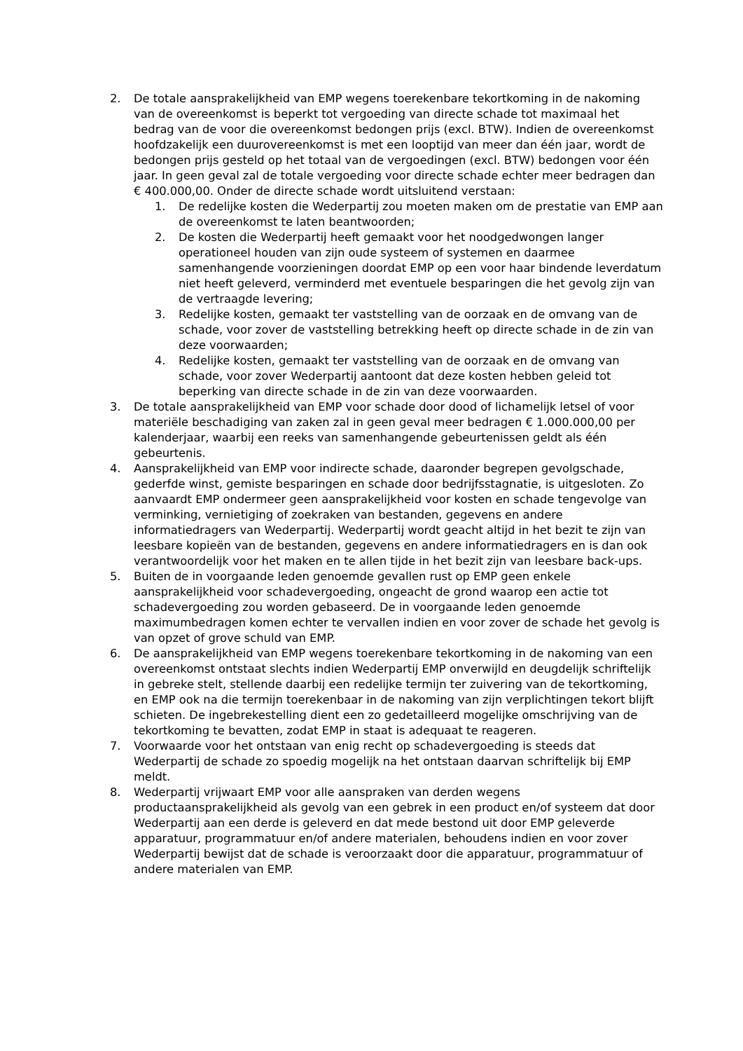2. De totale aansprakelijkheid van EMP wegens toerekenbare tekortkoming in de nakoming van de overeenkomst is beperkt tot vergoeding van directe schade tot maximaal het bedrag van de voor die overeenkomst bedongen prijs (excl. BTW). Indien de overeenkomst hoofdzakelijk een duurovereenkomst is met een looptijd van meer dan één jaar, wordt de bedongen prijs gesteld op het totaal van de vergoedingen (excl. BTW) bedongen voor één jaar. In geen geval zal de totale vergoeding voor directe schade echter meer bedragen dan € 400.000,00. Onder de directe schade wordt uitsluitend verstaan:
1. De redelijke kosten die Wederpartij zou moeten maken om de prestatie van EMP aan de overeenkomst te laten beantwoorden;
2. De kosten die Wederpartij heeft gemaakt voor het noodgedwongen langer operationeel houden van zijn oude systeem of systemen en daarmee samenhangende voorzieningen doordat EMP op een voor haar bindende leverdatum niet heeft geleverd, verminderd met eventuele besparingen die het gevolg zijn van de vertraagde levering;
3. Redelijke kosten, gemaakt ter vaststelling van de oorzaak en de omvang van de schade, voor zover de vaststelling betrekking heeft op directe schade in de zin van deze voorwaarden;
4. Redelijke kosten, gemaakt ter vaststelling van de oorzaak en de omvang van schade, voor zover Wederpartij aantoont dat deze kosten hebben geleid tot beperking van directe schade in de zin van deze voorwaarden.
3. De totale aansprakelijkheid van EMP voor schade door dood of lichamelijk letsel of voor materiële beschadiging van zaken zal in geen geval meer bedragen € 1.000.000,00 per kalenderjaar, waarbij een reeks van samenhangende gebeurtenissen geldt als één gebeurtenis.
4. Aansprakelijkheid van EMP voor indirecte schade, daaronder begrepen gevolgschade, gederfde winst, gemiste besparingen en schade door bedrijfsstagnatie, is uitgesloten. Zo aanvaardt EMP ondermeer geen aansprakelijkheid voor kosten en schade tengevolge van verminking, vernietiging of zoekraken van bestanden, gegevens en andere informatiedragers van Wederpartij. Wederpartij wordt geacht altijd in het bezit te zijn van leesbare kopieën van de bestanden, gegevens en andere informatiedragers en is dan ook verantwoordelijk voor het maken en te allen tijde in het bezit zijn van leesbare back-ups.
5. Buiten de in voorgaande leden genoemde gevallen rust op EMP geen enkele aansprakelijkheid voor schadevergoeding, ongeacht de grond waarop een actie tot schadevergoeding zou worden gebaseerd. De in voorgaande leden genoemde maximumbedragen komen echter te vervallen indien en voor zover de schade het gevolg is van opzet of grove schuld van EMP.
6. De aansprakelijkheid van EMP wegens toerekenbare tekortkoming in de nakoming van een overeenkomst ontstaat slechts indien Wederpartij EMP onverwijld en deugdelijk schriftelijk in gebreke stelt, stellende daarbij een redelijke termijn ter zuivering van de tekortkoming, en EMP ook na die termijn toerekenbaar in de nakoming van zijn verplichtingen tekort blijft schieten. De ingebrekestelling dient een zo gedetailleerd mogelijke omschrijving van de tekortkoming te bevatten, zodat EMP in staat is adequaat te reageren.
7. Voorwaarde voor het ontstaan van enig recht op schadevergoeding is steeds dat Wederpartij de schade zo spoedig mogelijk na het ontstaan daarvan schriftelijk bij EMP meldt.
8. Wederpartij vrijwaart EMP voor alle aanspraken van derden wegens productaansprakelijkheid als gevolg van een gebrek in een product en/of systeem dat door Wederpartij aan een derde is geleverd en dat mede bestond uit door EMP geleverde apparatuur, programmatuur en/of andere materialen, behoudens indien en voor zover Wederpartij bewijst dat de schade is veroorzaakt door die apparatuur, programmatuur of andere materialen van EMP.